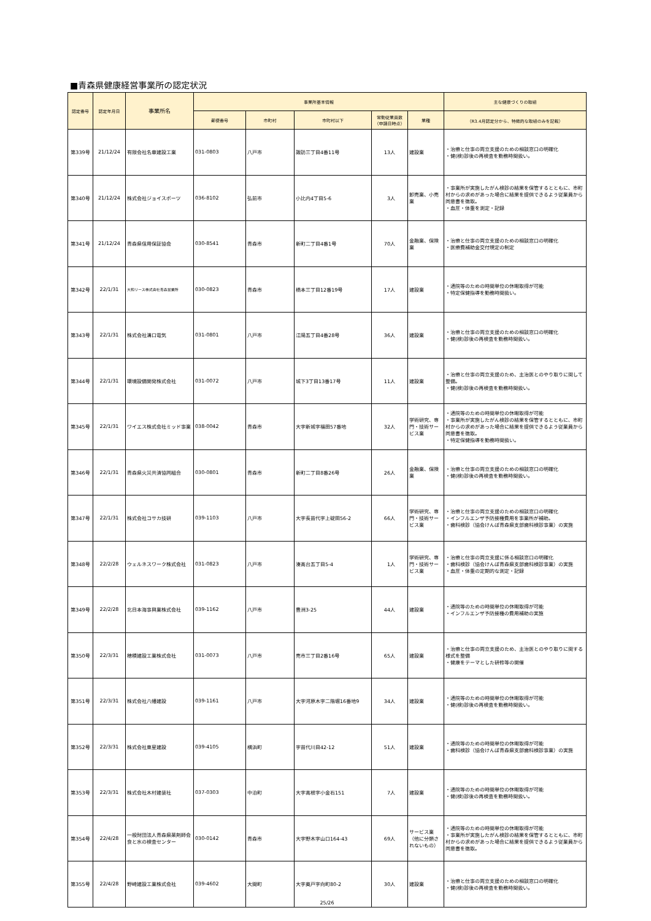■青森県健康経営事業所の認定状況
| 認定番号 | 認定年月日 | 事業所名 | 事業所基本情報 | | | | | 主な健康づくりの取組 |
| --- | --- | --- | --- | --- | --- | --- | --- | --- |
| | | | 郵便番号 | 市町村 | 市町村以下 | 常勤従業員数 （申請日時点） | 業種 | （R3.4月認定分から、特徴的な取組のみを記載） |
| 第339号 | 21/12/24 | 有限会社名章建設工業 | 031-0803 | 八戸市 | 諏訪三丁目4番11号 | 13人 | 建設業 | ・治療と仕事の両立支援のための相談窓口の明確化 ・健(検)診後の再検査を勤務時間扱い。 |
| 第340号 | 21/12/24 | 株式会社ジョイスポーツ | 036-8102 | 弘前市 | 小比内4丁目5-6 | 3人 | 卸売業、小売業 | ・事業所が実施したがん検診の結果を保管するとともに、市町村からの求めがあった場合に結果を提供できるよう従業員から同意書を徴取。 ・血圧・体重を測定・記録 |
| 第341号 | 21/12/24 | 青森県信用保証協会 | 030-8541 | 青森市 | 新町二丁目4番1号 | 70人 | 金融業、保険業 | ・治療と仕事の両立支援のための相談窓口の明確化 ・医療費補助金交付規定の制定 |
| 第342号 | 22/1/31 | 大和リース株式会社青森営業所 | 030-0823 | 青森市 | 橋本三丁目12番19号 | 17人 | 建設業 | ・通院等のための時間単位の休暇取得が可能 ・特定保健指導を勤務時間扱い。 |
| 第343号 | 22/1/31 | 株式会社溝口電気 | 031-0801 | 八戸市 | 江陽五丁目4番28号 | 36人 | 建設業 | ・治療と仕事の両立支援のための相談窓口の明確化 ・健(検)診後の再検査を勤務時間扱い。 |
| 第344号 | 22/1/31 | 環境設備開発株式会社 | 031-0072 | 八戸市 | 城下3丁目13番17号 | 11人 | 建設業 | ・治療と仕事の両立支援のため、主治医とのやり取りに関して整備。 ・健(検)診後の再検査を勤務時間扱い。 |
| 第345号 | 22/1/31 | ワイエス株式会社ミッド事業 | 038-0042 | 青森市 | 大字新城字福田57番地 | 32人 | 学術研究、専門・技術サービス業 | ・通院等のための時間単位の休暇取得が可能 ・事業所が実施したがん検診の結果を保管するとともに、市町村からの求めがあった場合に結果を提供できるよう従業員から同意書を徴取。 ・特定保健指導を勤務時間扱い。 |
| 第346号 | 22/1/31 | 青森県火災共済協同組合 | 030-0801 | 青森市 | 新町二丁目8番26号 | 26人 | 金融業、保険業 | ・治療と仕事の両立支援のための相談窓口の明確化 ・健(検)診後の再検査を勤務時間扱い。 |
| 第347号 | 22/1/31 | 株式会社コサカ技研 | 039-1103 | 八戸市 | 大字長苗代字上碇田56-2 | 66人 | 学術研究、専門・技術サービス業 | ・治療と仕事の両立支援のための相談窓口の明確化 ・インフルエンザ予防接種費用を事業所が補助。 ・歯科検診（協会けんぽ青森県支部歯科検診事業）の実施 |
| 第348号 | 22/2/28 | ウェルネスワーク株式会社 | 031-0823 | 八戸市 | 湊高台五丁目5-4 | 1人 | 学術研究、専門・技術サービス業 | ・治療と仕事の両立支援に係る相談窓口の明確化 ・歯科検診（協会けんぽ青森県支部歯科検診事業）の実施 ・血圧・体重の定期的な測定・記録 |
| 第349号 | 22/2/28 | 北日本海事興業株式会社 | 039-1162 | 八戸市 | 豊洲3-25 | 44人 | 建設業 | ・通院等のための時間単位の休暇取得が可能 ・インフルエンザ予防接種の費用補助の実施 |
| 第350号 | 22/3/31 | 穂積建設工業株式会社 | 031-0073 | 八戸市 | 売市三丁目2番16号 | 65人 | 建設業 | ・治療と仕事の両立支援のため、主治医とのやり取りに関する様式を整備 ・健康をテーマとした研修等の開催 |
| 第351号 | 22/3/31 | 株式会社八幡建設 | 039-1161 | 八戸市 | 大字河原木字二階堀16番地9 | 34人 | 建設業 | ・通院等のための時間単位の休暇取得が可能 ・健(検)診後の再検査を勤務時間扱い。 |
| 第352号 | 22/3/31 | 株式会社東星建設 | 039-4105 | 横浜町 | 字苗代川目42-12 | 51人 | 建設業 | ・通院等のための時間単位の休暇取得が可能 ・歯科検診（協会けんぽ青森県支部歯科検診事業）の実施 |
| 第353号 | 22/3/31 | 株式会社木村建装社 | 037-0303 | 中泊町 | 大字高根字小金石151 | 7人 | 建設業 | ・通院等のための時間単位の休暇取得が可能 ・健(検)診後の再検査を勤務時間扱い。 |
| 第354号 | 22/4/28 | 一般財団法人青森県薬剤師会食と水の検査センター | 030-0142 | 青森市 | 大字野木字山口164-43 | 69人 | サービス業（他に分類されないもの） | ・通院等のための時間単位の休暇取得が可能 ・事業所が実施したがん検診の結果を保管するとともに、市町村からの求めがあった場合に結果を提供できるよう従業員から同意書を徴取。 |
| 第355号 | 22/4/28 | 野崎建設工業株式会社 | 039-4602 | 大間町 | 大字奥戸字向町80-2 | 30人 | 建設業 | ・治療と仕事の両立支援のための相談窓口の明確化 ・健(検)診後の再検査を勤務時間扱い。 |
25/26